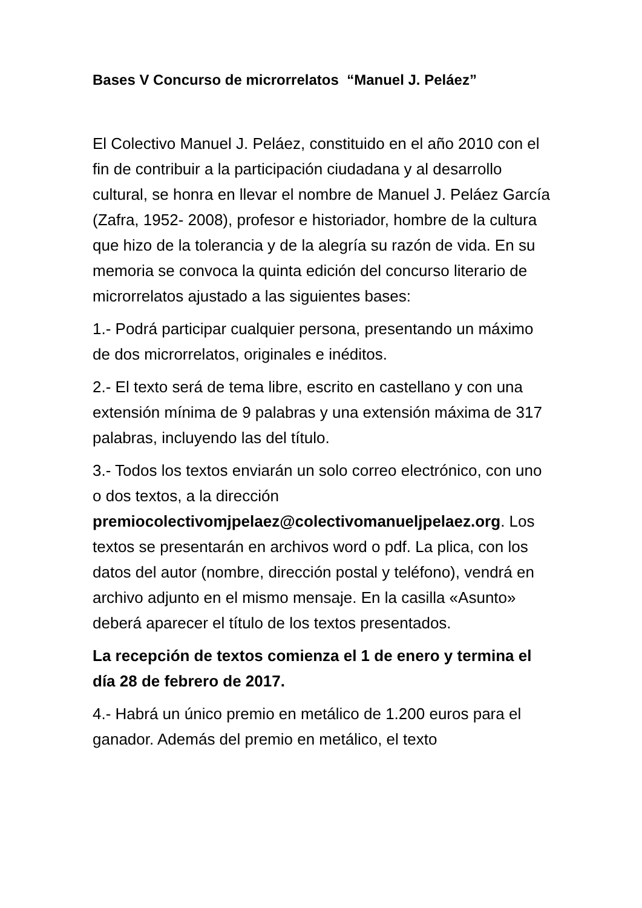Bases V Concurso de microrrelatos “Manuel J. Peláez”
El Colectivo Manuel J. Peláez, constituido en el año 2010 con el fin de contribuir a la participación ciudadana y al desarrollo cultural, se honra en llevar el nombre de Manuel J. Peláez García (Zafra, 1952- 2008), profesor e historiador, hombre de la cultura que hizo de la tolerancia y de la alegría su razón de vida. En su memoria se convoca la quinta edición del concurso literario de microrrelatos ajustado a las siguientes bases:
1.- Podrá participar cualquier persona, presentando un máximo de dos microrrelatos, originales e inéditos.
2.- El texto será de tema libre, escrito en castellano y con una extensión mínima de 9 palabras y una extensión máxima de 317 palabras, incluyendo las del título.
3.- Todos los textos enviarán un solo correo electrónico, con uno o dos textos, a la dirección premiocolectivomjpelaez@colectivomanueljpelaez.org. Los textos se presentarán en archivos word o pdf. La plica, con los datos del autor (nombre, dirección postal y teléfono), vendrá en archivo adjunto en el mismo mensaje. En la casilla «Asunto» deberá aparecer el título de los textos presentados.
La recepción de textos comienza el 1 de enero y termina el día 28 de febrero de 2017.
4.- Habrá un único premio en metálico de 1.200 euros para el ganador. Además del premio en metálico, el texto